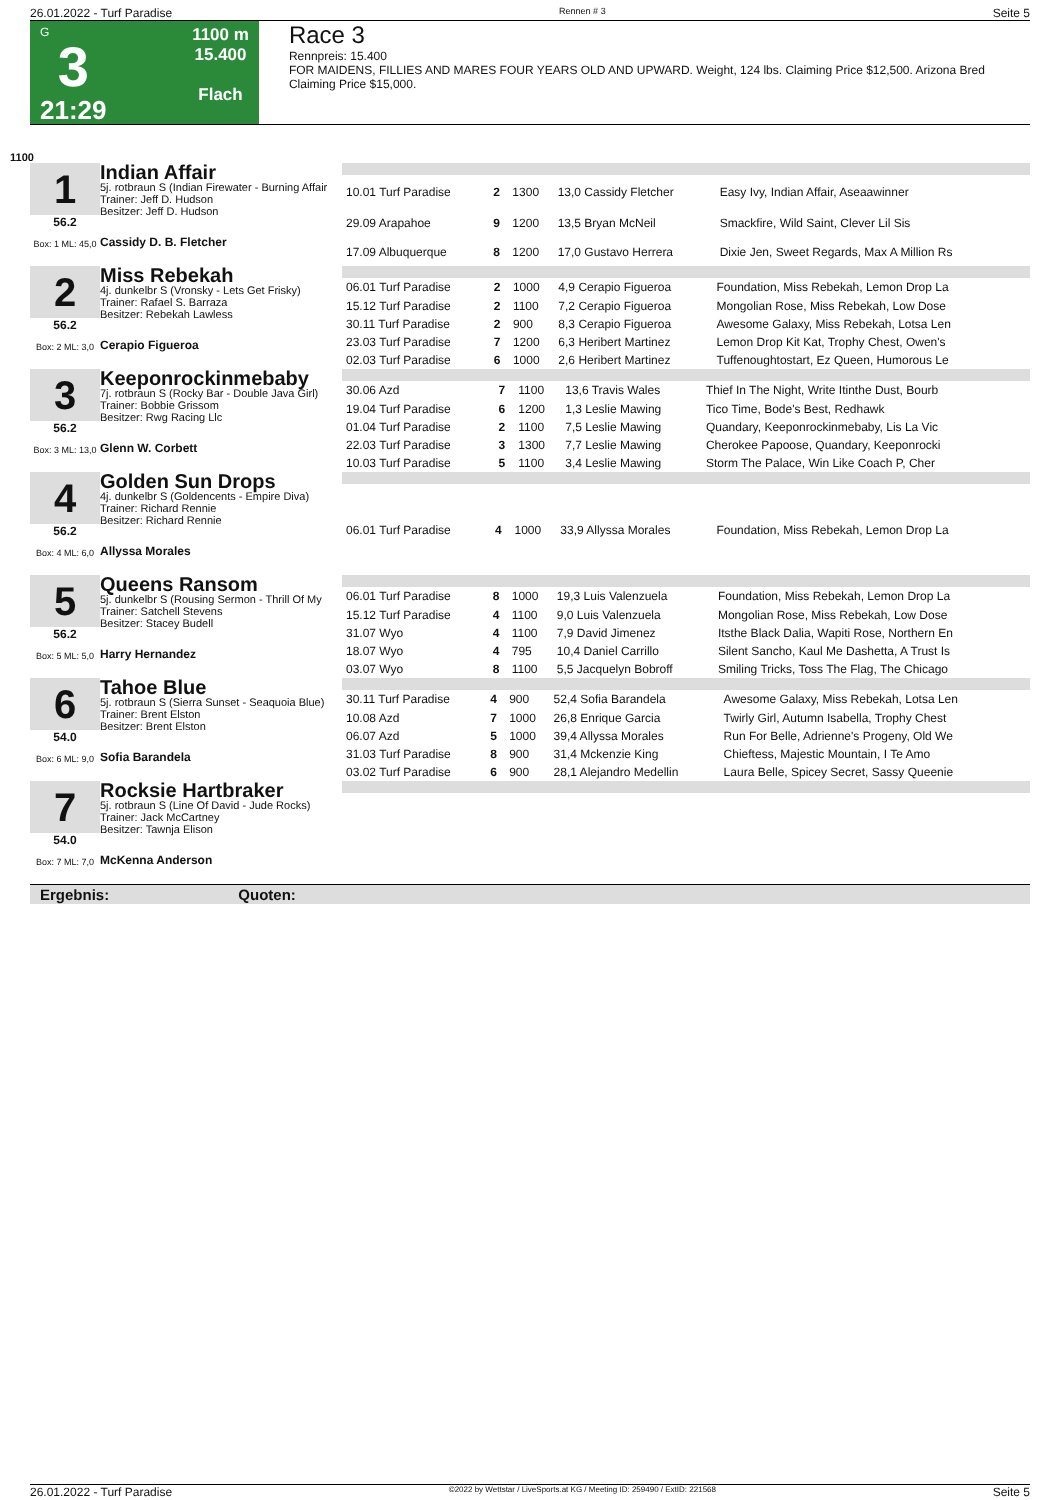26.01.2022 - Turf Paradise Rennen # 3 Seite 5
G
3
21:29
1100 m
15.400
Flach
Race 3
Rennpreis: 15.400
FOR MAIDENS, FILLIES AND MARES FOUR YEARS OLD AND UPWARD. Weight, 124 lbs. Claiming Price $12,500. Arizona Bred Claiming Price $15,000.
1100
1
56.2
Box: 1 ML: 45,0
Indian Affair
5j. rotbraun S (Indian Firewater - Burning Affair
Trainer: Jeff D. Hudson
Besitzer: Jeff D. Hudson
Cassidy D. B. Fletcher
| 10.01 Turf Paradise | 2 | 1300 | 13,0 Cassidy Fletcher | Easy Ivy, Indian Affair, Aseaawinner |
| 29.09 Arapahoe | 9 | 1200 | 13,5 Bryan McNeil | Smackfire, Wild Saint, Clever Lil Sis |
| 17.09 Albuquerque | 8 | 1200 | 17,0 Gustavo Herrera | Dixie Jen, Sweet Regards, Max A Million Rs |
2
56.2
Box: 2 ML: 3,0
Miss Rebekah
4j. dunkelbr S (Vronsky - Lets Get Frisky)
Trainer: Rafael S. Barraza
Besitzer: Rebekah Lawless
Cerapio Figueroa
| 06.01 Turf Paradise | 2 | 1000 | 4,9 Cerapio Figueroa | Foundation, Miss Rebekah, Lemon Drop La |
| 15.12 Turf Paradise | 2 | 1100 | 7,2 Cerapio Figueroa | Mongolian Rose, Miss Rebekah, Low Dose |
| 30.11 Turf Paradise | 2 | 900 | 8,3 Cerapio Figueroa | Awesome Galaxy, Miss Rebekah, Lotsa Len |
| 23.03 Turf Paradise | 7 | 1200 | 6,3 Heribert Martinez | Lemon Drop Kit Kat, Trophy Chest, Owen's |
| 02.03 Turf Paradise | 6 | 1000 | 2,6 Heribert Martinez | Tuffenoughtostart, Ez Queen, Humorous Le |
3
56.2
Box: 3 ML: 13,0
Keeponrockinmebaby
7j. rotbraun S (Rocky Bar - Double Java Girl)
Trainer: Bobbie Grissom
Besitzer: Rwg Racing Llc
Glenn W. Corbett
| 30.06 Azd | 7 | 1100 | 13,6 Travis Wales | Thief In The Night, Write Itinthe Dust, Bourb |
| 19.04 Turf Paradise | 6 | 1200 | 1,3 Leslie Mawing | Tico Time, Bode's Best, Redhawk |
| 01.04 Turf Paradise | 2 | 1100 | 7,5 Leslie Mawing | Quandary, Keeponrockinmebaby, Lis La Vic |
| 22.03 Turf Paradise | 3 | 1300 | 7,7 Leslie Mawing | Cherokee Papoose, Quandary, Keeponrocki |
| 10.03 Turf Paradise | 5 | 1100 | 3,4 Leslie Mawing | Storm The Palace, Win Like Coach P, Cher |
4
56.2
Box: 4 ML: 6,0
Golden Sun Drops
4j. dunkelbr S (Goldencents - Empire Diva)
Trainer: Richard Rennie
Besitzer: Richard Rennie
Allyssa Morales
| 06.01 Turf Paradise | 4 | 1000 | 33,9 Allyssa Morales | Foundation, Miss Rebekah, Lemon Drop La |
5
56.2
Box: 5 ML: 5,0
Queens Ransom
5j. dunkelbr S (Rousing Sermon - Thrill Of My
Trainer: Satchell Stevens
Besitzer: Stacey Budell
Harry Hernandez
| 06.01 Turf Paradise | 8 | 1000 | 19,3 Luis Valenzuela | Foundation, Miss Rebekah, Lemon Drop La |
| 15.12 Turf Paradise | 4 | 1100 | 9,0 Luis Valenzuela | Mongolian Rose, Miss Rebekah, Low Dose |
| 31.07 Wyo | 4 | 1100 | 7,9 David Jimenez | Itsthe Black Dalia, Wapiti Rose, Northern En |
| 18.07 Wyo | 4 | 795 | 10,4 Daniel Carrillo | Silent Sancho, Kaul Me Dashetta, A Trust Is |
| 03.07 Wyo | 8 | 1100 | 5,5 Jacquelyn Bobroff | Smiling Tricks, Toss The Flag, The Chicago |
6
54.0
Box: 6 ML: 9,0
Tahoe Blue
5j. rotbraun S (Sierra Sunset - Seaquoia Blue)
Trainer: Brent Elston
Besitzer: Brent Elston
Sofia Barandela
| 30.11 Turf Paradise | 4 | 900 | 52,4 Sofia Barandela | Awesome Galaxy, Miss Rebekah, Lotsa Len |
| 10.08 Azd | 7 | 1000 | 26,8 Enrique Garcia | Twirly Girl, Autumn Isabella, Trophy Chest |
| 06.07 Azd | 5 | 1000 | 39,4 Allyssa Morales | Run For Belle, Adrienne's Progeny, Old We |
| 31.03 Turf Paradise | 8 | 900 | 31,4 Mckenzie King | Chieftess, Majestic Mountain, I Te Amo |
| 03.02 Turf Paradise | 6 | 900 | 28,1 Alejandro Medellin | Laura Belle, Spicey Secret, Sassy Queenie |
7
54.0
Box: 7 ML: 7,0
Rocksie Hartbraker
5j. rotbraun S (Line Of David - Jude Rocks)
Trainer: Jack McCartney
Besitzer: Tawnja Elison
McKenna Anderson
Ergebnis: Quoten:
26.01.2022 - Turf Paradise ©2022 by Wettstar / LiveSports.at KG / Meeting ID: 259490 / ExtID: 221568 Seite 5